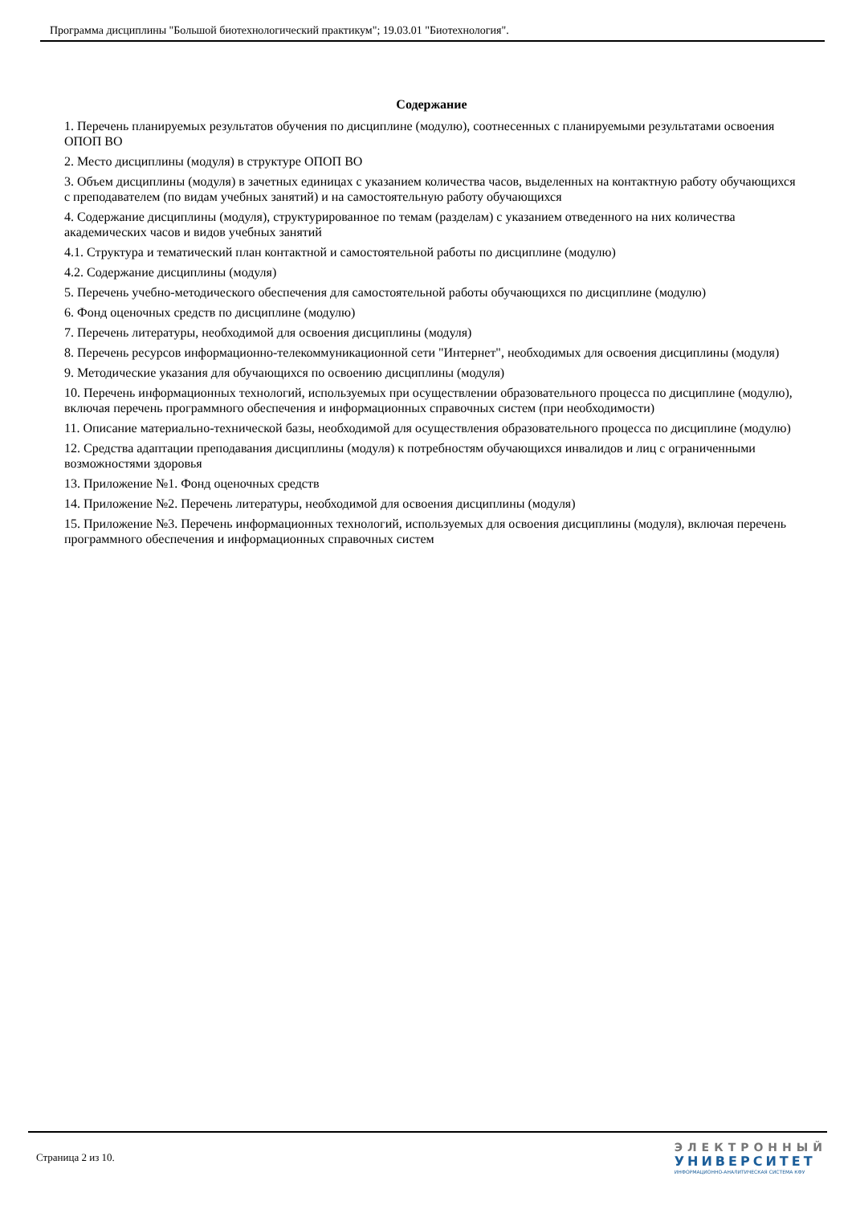Программа дисциплины "Большой биотехнологический практикум"; 19.03.01 "Биотехнология".
Содержание
1. Перечень планируемых результатов обучения по дисциплине (модулю), соотнесенных с планируемыми результатами освоения ОПОП ВО
2. Место дисциплины (модуля) в структуре ОПОП ВО
3. Объем дисциплины (модуля) в зачетных единицах с указанием количества часов, выделенных на контактную работу обучающихся с преподавателем (по видам учебных занятий) и на самостоятельную работу обучающихся
4. Содержание дисциплины (модуля), структурированное по темам (разделам) с указанием отведенного на них количества академических часов и видов учебных занятий
4.1. Структура и тематический план контактной и самостоятельной работы по дисциплине (модулю)
4.2. Содержание дисциплины (модуля)
5. Перечень учебно-методического обеспечения для самостоятельной работы обучающихся по дисциплине (модулю)
6. Фонд оценочных средств по дисциплине (модулю)
7. Перечень литературы, необходимой для освоения дисциплины (модуля)
8. Перечень ресурсов информационно-телекоммуникационной сети "Интернет", необходимых для освоения дисциплины (модуля)
9. Методические указания для обучающихся по освоению дисциплины (модуля)
10. Перечень информационных технологий, используемых при осуществлении образовательного процесса по дисциплине (модулю), включая перечень программного обеспечения и информационных справочных систем (при необходимости)
11. Описание материально-технической базы, необходимой для осуществления образовательного процесса по дисциплине (модулю)
12. Средства адаптации преподавания дисциплины (модуля) к потребностям обучающихся инвалидов и лиц с ограниченными возможностями здоровья
13. Приложение №1. Фонд оценочных средств
14. Приложение №2. Перечень литературы, необходимой для освоения дисциплины (модуля)
15. Приложение №3. Перечень информационных технологий, используемых для освоения дисциплины (модуля), включая перечень программного обеспечения и информационных справочных систем
Страница 2 из 10.
ЭЛЕКТРОННЫЙ
УНИВЕРСИТЕТ
ИНФОРМАЦИОННО-АНАЛИТИЧЕСКАЯ СИСТЕМА КФУ